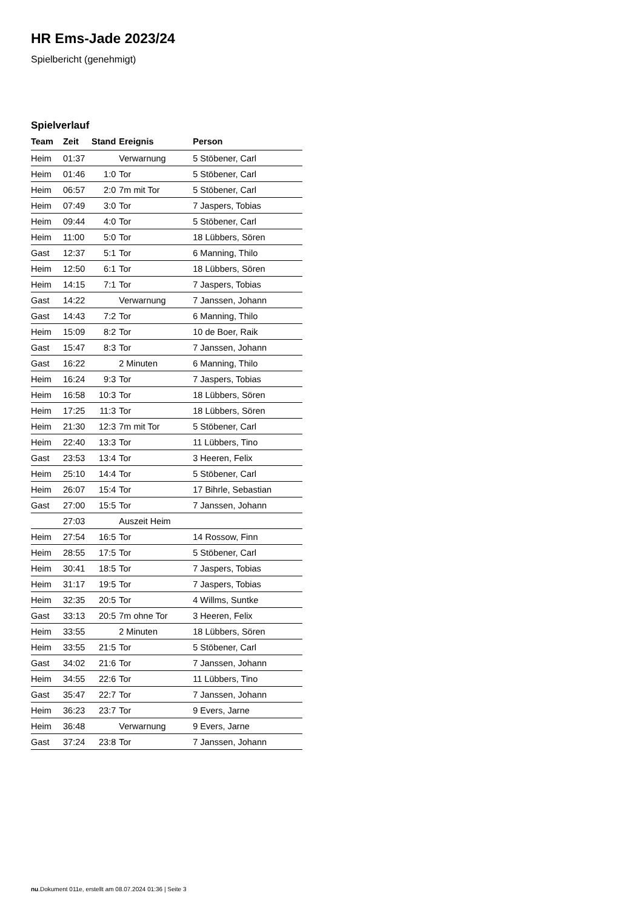HR Ems-Jade 2023/24
Spielbericht (genehmigt)
Spielverlauf
| Team | Zeit | Stand | Ereignis | Person |
| --- | --- | --- | --- | --- |
| Heim | 01:37 | | Verwarnung | 5 Stöbener, Carl |
| Heim | 01:46 | 1:0 | Tor | 5 Stöbener, Carl |
| Heim | 06:57 | 2:0 | 7m mit Tor | 5 Stöbener, Carl |
| Heim | 07:49 | 3:0 | Tor | 7 Jaspers, Tobias |
| Heim | 09:44 | 4:0 | Tor | 5 Stöbener, Carl |
| Heim | 11:00 | 5:0 | Tor | 18 Lübbers, Sören |
| Gast | 12:37 | 5:1 | Tor | 6 Manning, Thilo |
| Heim | 12:50 | 6:1 | Tor | 18 Lübbers, Sören |
| Heim | 14:15 | 7:1 | Tor | 7 Jaspers, Tobias |
| Gast | 14:22 | | Verwarnung | 7 Janssen, Johann |
| Gast | 14:43 | 7:2 | Tor | 6 Manning, Thilo |
| Heim | 15:09 | 8:2 | Tor | 10 de Boer, Raik |
| Gast | 15:47 | 8:3 | Tor | 7 Janssen, Johann |
| Gast | 16:22 | | 2 Minuten | 6 Manning, Thilo |
| Heim | 16:24 | 9:3 | Tor | 7 Jaspers, Tobias |
| Heim | 16:58 | 10:3 | Tor | 18 Lübbers, Sören |
| Heim | 17:25 | 11:3 | Tor | 18 Lübbers, Sören |
| Heim | 21:30 | 12:3 | 7m mit Tor | 5 Stöbener, Carl |
| Heim | 22:40 | 13:3 | Tor | 11 Lübbers, Tino |
| Gast | 23:53 | 13:4 | Tor | 3 Heeren, Felix |
| Heim | 25:10 | 14:4 | Tor | 5 Stöbener, Carl |
| Heim | 26:07 | 15:4 | Tor | 17 Bihrle, Sebastian |
| Gast | 27:00 | 15:5 | Tor | 7 Janssen, Johann |
| | 27:03 | | Auszeit Heim | |
| Heim | 27:54 | 16:5 | Tor | 14 Rossow, Finn |
| Heim | 28:55 | 17:5 | Tor | 5 Stöbener, Carl |
| Heim | 30:41 | 18:5 | Tor | 7 Jaspers, Tobias |
| Heim | 31:17 | 19:5 | Tor | 7 Jaspers, Tobias |
| Heim | 32:35 | 20:5 | Tor | 4 Willms, Suntke |
| Gast | 33:13 | 20:5 | 7m ohne Tor | 3 Heeren, Felix |
| Heim | 33:55 | | 2 Minuten | 18 Lübbers, Sören |
| Heim | 33:55 | 21:5 | Tor | 5 Stöbener, Carl |
| Gast | 34:02 | 21:6 | Tor | 7 Janssen, Johann |
| Heim | 34:55 | 22:6 | Tor | 11 Lübbers, Tino |
| Gast | 35:47 | 22:7 | Tor | 7 Janssen, Johann |
| Heim | 36:23 | 23:7 | Tor | 9 Evers, Jarne |
| Heim | 36:48 | | Verwarnung | 9 Evers, Jarne |
| Gast | 37:24 | 23:8 | Tor | 7 Janssen, Johann |
nu.Dokument 011e, erstellt am 08.07.2024 01:36 | Seite 3